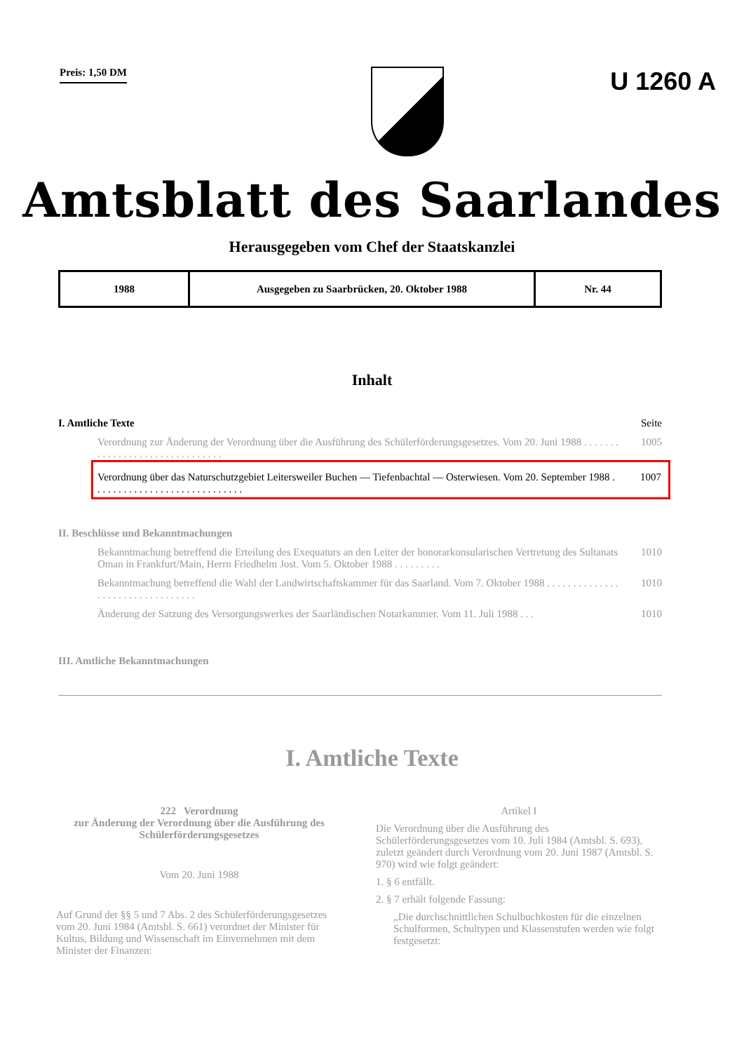Preis: 1,50 DM
U 1260 A
Amtsblatt des Saarlandes
Herausgegeben vom Chef der Staatskanzlei
| 1988 | Ausgegeben zu Saarbrücken, 20. Oktober 1988 | Nr. 44 |
Inhalt
I. Amtliche Texte Seite
Verordnung zur Änderung der Verordnung über die Ausführung des Schülerförderungsgesetzes. Vom 20. Juni 1988 . . . . . . . . . . . . . . . . . . . . . . . . . . . . . . . 1005
Verordnung über das Naturschutzgebiet Leitersweiler Buchen — Tiefenbachtal — Osterwiesen. Vom 20. September 1988 . . . . . . . . . . . . . . . . . . . . . . . . . . . . . 1007
II. Beschlüsse und Bekanntmachungen
Bekanntmachung betreffend die Erteilung des Exequaturs an den Leiter der honorarkonsularischen Vertretung des Sultanats Oman in Frankfurt/Main, Herrn Friedhelm Jost. Vom 5. Oktober 1988 . . . . . . . . . 1010
Bekanntmachung betreffend die Wahl der Landwirtschaftskammer für das Saarland. Vom 7. Oktober 1988 . . . . . . . . . . . . . . . . . . . . . . . . . . . . . . . . . 1010
Änderung der Satzung des Versorgungswerkes der Saarländischen Notarkammer. Vom 11. Juli 1988 . . . 1010
III. Amtliche Bekanntmachungen
I. Amtliche Texte
222 Verordnung
zur Änderung der Verordnung über die Ausführung des Schülerförderungsgesetzes
Vom 20. Juni 1988
Auf Grund der §§ 5 und 7 Abs. 2 des Schülerförderungsgesetzes vom 20. Juni 1984 (Amtsbl. S. 661) verordnet der Minister für Kultus, Bildung und Wissenschaft im Einvernehmen mit dem Minister der Finanzen:
Artikel I
Die Verordnung über die Ausführung des Schülerförderungsgesetzes vom 10. Juli 1984 (Amtsbl. S. 693), zuletzt geändert durch Verordnung vom 20. Juni 1987 (Amtsbl. S. 970) wird wie folgt geändert:
1. § 6 entfällt.
2. § 7 erhält folgende Fassung:
„Die durchschnittlichen Schulbuchkosten für die einzelnen Schulformen, Schultypen und Klassenstufen werden wie folgt festgesetzt: